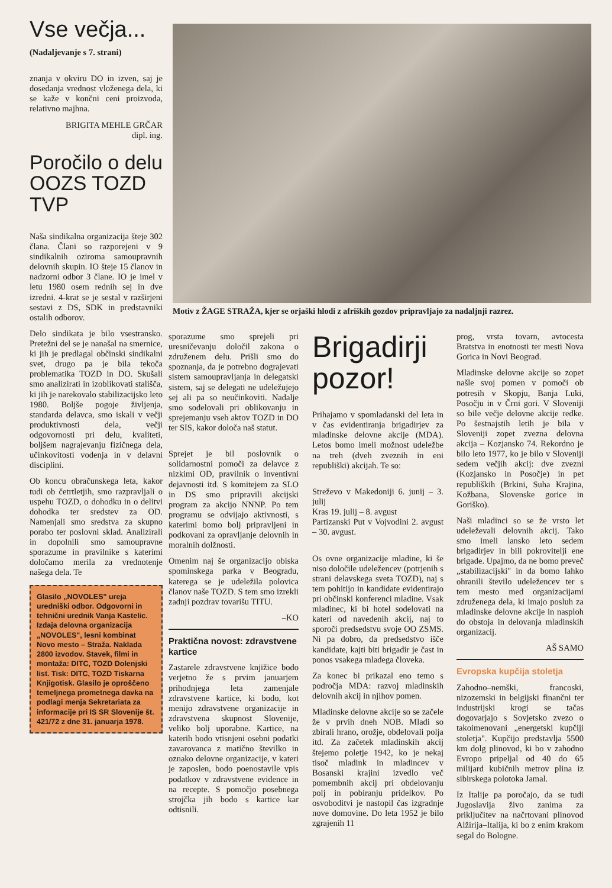Vse večja...
(Nadaljevanje s 7. strani)
znanja v okviru DO in izven, saj je dosedanja vrednost vloženega dela, ki se kaže v končni ceni proizvoda, relativno majhna.
BRIGITA MEHLE GRČAR
dipl. ing.
Poročilo o delu OOZS TOZD TVP
Naša sindikalna organizacija šteje 302 člana. Člani so razporejeni v 9 sindikalnih oziroma samoupravnih delovnih skupin. IO šteje 15 članov in nadzorni odbor 3 člane. IO je imel v letu 1980 osem rednih sej in dve izredni. 4-krat se je sestal v razširjeni sestavi z DS, SDK in predstavniki ostalih odborov.
Delo sindikata je bilo vsestransko. Pretežni del se je nanašal na smernice, ki jih je predlagal občinski sindikalni svet, drugo pa je bila tekoča problematika TOZD in DO. Skušali smo analizirati in izoblikovati stališča, ki jih je narekovalo stabilizacijsko leto 1980. Boljše pogoje življenja, standarda delavca, smo iskali v večji produktivnosti dela, večji odgovornosti pri delu, kvaliteti, boljšem nagrajevanju fizičnega dela, učinkovitosti vodenja in v delavni disciplini.
Ob koncu obračunskega leta, kakor tudi ob četrtletjih, smo razpravljali o uspehu TOZD, o dohodku in o delitvi dohodka ter sredstev za OD. Namenjali smo sredstva za skupno porabo ter poslovni sklad. Analizirali in dopolnili smo samoupravne sporazume in pravilnike s katerimi določamo merila za vrednotenje našega dela. Te
Glasilo „NOVOLES" ureja uredniški odbor. Odgovorni in tehnični urednik Vanja Kastelic. Izdaja delovna organizacija „NOVOLES", lesni kombinat Novo mesto – Straža. Naklada 2800 izvodov. Stavek, filmi in montaža: DITC, TOZD Dolenjski list. Tisk: DITC, TOZD Tiskarna Knjigotisk. Glasilo je oproščeno temeljnega prometnega davka na podlagi menja Sekretariata za informacije pri IS SR Slovenije št. 421/72 z dne 31. januarja 1978.
Motiv z ŽAGE STRAŽA, kjer se orjaški hlodi z afriških gozdov pripravljajo za nadaljnji razrez.
sporazume smo sprejeli pri uresničevanju določil zakona o združenem delu. Prišli smo do spoznanja, da je potrebno dograjevati sistem samoupravljanja in delegatski sistem, saj se delegati ne udeležujejo sej ali pa so neučinkoviti. Nadalje smo sodelovali pri oblikovanju in sprejemanju vseh aktov TOZD in DO ter SIS, kakor določa naš statut.
Sprejet je bil poslovnik o solidarnostni pomoči za delavce z nizkimi OD, pravilnik o inventivni dejavnosti itd. S komitejem za SLO in DS smo pripravili akcijski program za akcijo NNNP. Po tem programu se odvijajo aktivnosti, s katerimi bomo bolj pripravljeni in podkovani za opravljanje delovnih in moralnih dolžnosti.
Omenim naj še organizacijo obiska spominskega parka v Beogradu, katerega se je udeležila polovica članov naše TOZD. S tem smo izrekli zadnji pozdrav tovarišu TITU.
–KO
Praktična novost: zdravstvene kartice
Zastarele zdravstvene knjižice bodo verjetno že s prvim januarjem prihodnjega leta zamenjale zdravstvene kartice, ki bodo, kot menijo zdravstvene organizacije in zdravstvena skupnost Slovenije, veliko bolj uporabne. Kartice, na katerih bodo vtisnjeni osebni podatki zavarovanca z matično številko in oznako delovne organizacije, v kateri je zaposlen, bodo poenostavile vpis podatkov v zdravstvene evidence in na recepte. S pomočjo posebnega strojčka jih bodo s kartice kar odtisnili.
Brigadirji pozor!
Prihajamo v spomladanski del leta in v čas evidentiranja brigadirjev za mladinske delovne akcije (MDA). Letos bomo imeli možnost udeležbe na treh (dveh zveznih in eni republiški) akcijah. Te so:
Streževo v Makedoniji 6. junij – 3. julij
Kras 19. julij – 8. avgust
Partizanski Put v Vojvodini 2. avgust – 30. avgust.
Os ovne organizacije mladine, ki še niso določile udeležencev (potrjenih s strani delavskega sveta TOZD), naj s tem pohitijo in kandidate evidentirajo pri občinski konferenci mladine. Vsak mladinec, ki bi hotel sodelovati na kateri od navedenih akcij, naj to sporoči predsedstvu svoje OO ZSMS. Ni pa dobro, da predsedstvo išče kandidate, kajti biti brigadir je čast in ponos vsakega mladega človeka.
Za konec bi prikazal eno temo s področja MDA: razvoj mladinskih delovnih akcij in njihov pomen.
Mladinske delovne akcije so se začele že v prvih dneh NOB. Mladi so zbirali hrano, orožje, obdelovali polja itd. Za začetek mladinskih akcij štejemo polet­je 1942, ko je nekaj tisoč mladink in mladincev v Bosanski krajini izvedlo več pomembnih akcij pri obdelovanju polj in pobiranju pridelkov. Po osvoboditvi je nastopil čas izgradnje nove domovine. Do leta 1952 je bilo zgrajenih 11
prog, vrsta tovarn, avtocesta Bratstva in enotnosti ter mesti Nova Gorica in Novi Beograd.
Mladinske delovne akcije so zopet našle svoj pomen v pomoči ob potresih v Skopju, Banja Luki, Posočju in v Črni gori. V Sloveniji so bile večje delovne akcije redke. Po šestnajstih letih je bila v Sloveniji zopet zvezna delovna akcija – Kozjansko 74. Rekordno je bilo leto 1977, ko je bilo v Sloveniji sedem večjih akcij: dve zvezni (Kozjansko in Posočje) in pet republiških (Brkini, Suha Krajina, Kožbana, Slovenske gorice in Goriško).
Naši mladinci so se že vrsto let udeleževali delovnih akcij. Tako smo imeli lansko leto sedem brigadirjev in bili pokrovitelji ene brigade. Upajmo, da ne bomo preveč „stabilizacijski" in da bomo lahko ohranili število udeležencev ter s tem mesto med organizacijami združenega dela, ki imajo posluh za mladinske delovne akcije in nasploh do obstoja in delovanja mladinskih organizacij.
AŠ SAMO
Evropska kupčija stoletja
Zahodno–nemški, francoski, nizozemski in belgijski finančni ter industrijski krogi se tačas dogovarjajo s Sovjetsko zvezo o takoimenovani „energetski kupčiji stoletja". Kupčijo predstavlja 5500 km dolg plinovod, ki bo v zahodno Evropo pripeljal od 40 do 65 milijard kubičnih metrov plina iz sibirskega polotoka Jamal.
Iz Italije pa poročajo, da se tudi Jugoslavija živo zanima za priključitev na načrtovani plinovod Alžirija–Italija, ki bo z enim krakom segal do Bologne.